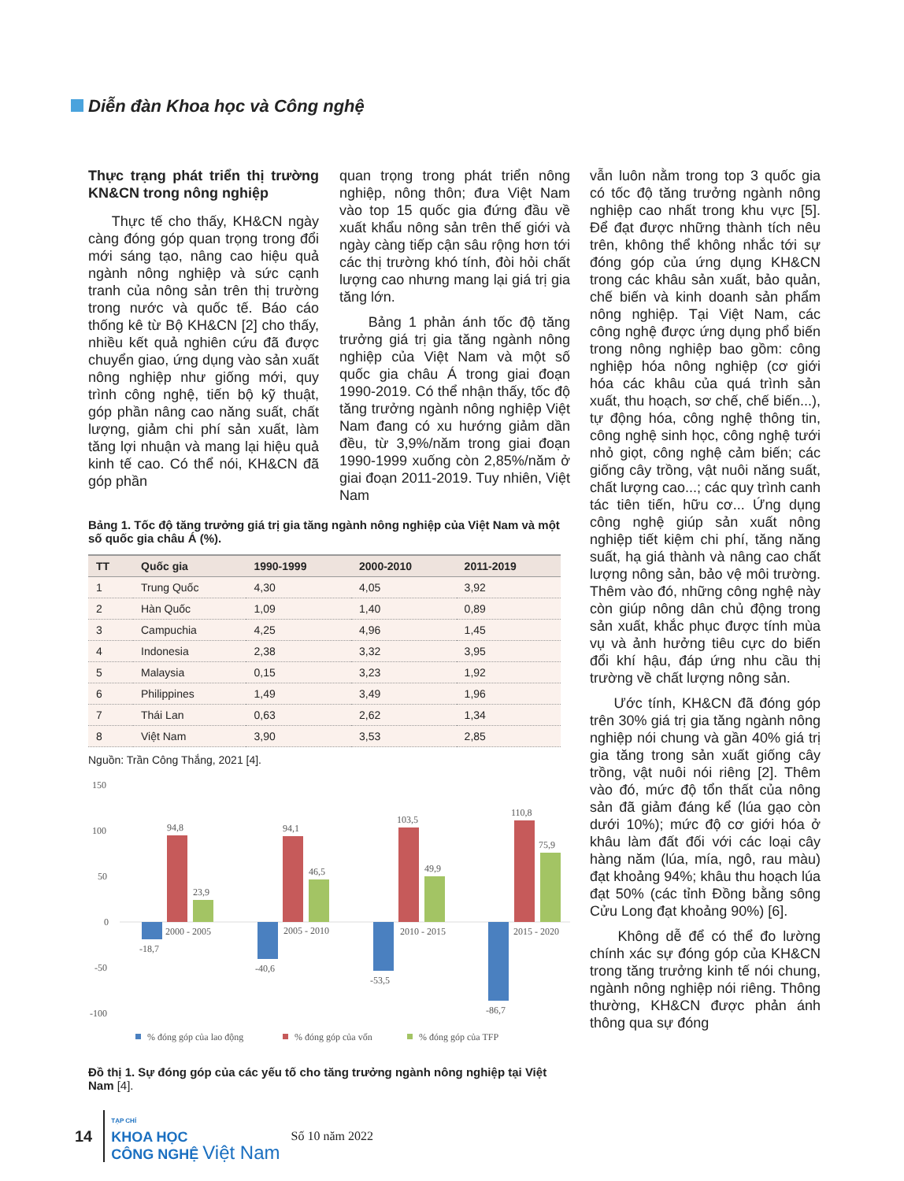Diễn đàn Khoa học và Công nghệ
Thực trạng phát triển thị trường KN&CN trong nông nghiệp
Thực tế cho thấy, KH&CN ngày càng đóng góp quan trọng trong đổi mới sáng tạo, nâng cao hiệu quả ngành nông nghiệp và sức cạnh tranh của nông sản trên thị trường trong nước và quốc tế. Báo cáo thống kê từ Bộ KH&CN [2] cho thấy, nhiều kết quả nghiên cứu đã được chuyển giao, ứng dụng vào sản xuất nông nghiệp như giống mới, quy trình công nghệ, tiến bộ kỹ thuật, góp phần nâng cao năng suất, chất lượng, giảm chi phí sản xuất, làm tăng lợi nhuận và mang lại hiệu quả kinh tế cao. Có thể nói, KH&CN đã góp phần
quan trọng trong phát triển nông nghiệp, nông thôn; đưa Việt Nam vào top 15 quốc gia đứng đầu về xuất khẩu nông sản trên thế giới và ngày càng tiếp cận sâu rộng hơn tới các thị trường khó tính, đòi hỏi chất lượng cao nhưng mang lại giá trị gia tăng lớn.
Bảng 1 phản ánh tốc độ tăng trưởng giá trị gia tăng ngành nông nghiệp của Việt Nam và một số quốc gia châu Á trong giai đoạn 1990-2019. Có thể nhận thấy, tốc độ tăng trưởng ngành nông nghiệp Việt Nam đang có xu hướng giảm dần đều, từ 3,9%/năm trong giai đoạn 1990-1999 xuống còn 2,85%/năm ở giai đoạn 2011-2019. Tuy nhiên, Việt Nam
Bảng 1. Tốc độ tăng trưởng giá trị gia tăng ngành nông nghiệp của Việt Nam và một số quốc gia châu Á (%).
| TT | Quốc gia | 1990-1999 | 2000-2010 | 2011-2019 |
| --- | --- | --- | --- | --- |
| 1 | Trung Quốc | 4,30 | 4,05 | 3,92 |
| 2 | Hàn Quốc | 1,09 | 1,40 | 0,89 |
| 3 | Campuchia | 4,25 | 4,96 | 1,45 |
| 4 | Indonesia | 2,38 | 3,32 | 3,95 |
| 5 | Malaysia | 0,15 | 3,23 | 1,92 |
| 6 | Philippines | 1,49 | 3,49 | 1,96 |
| 7 | Thái Lan | 0,63 | 2,62 | 1,34 |
| 8 | Việt Nam | 3,90 | 3,53 | 2,85 |
Nguồn: Trần Công Thắng, 2021 [4].
150
100
50
0
-50
-100
94,8
23,9
-18,7
2000 - 2005
94,1
46,5
-40,6
2005 - 2010
103,5
49,9
-53,5
2010 - 2015
110,8
75,9
-86,7
2015 - 2020
% đóng góp của lao động
% đóng góp của vốn
% đóng góp của TFP
Đồ thị 1. Sự đóng góp của các yếu tố cho tăng trưởng ngành nông nghiệp tại Việt Nam [4].
vẫn luôn nằm trong top 3 quốc gia có tốc độ tăng trưởng ngành nông nghiệp cao nhất trong khu vực [5]. Để đạt được những thành tích nêu trên, không thể không nhắc tới sự đóng góp của ứng dụng KH&CN trong các khâu sản xuất, bảo quản, chế biến và kinh doanh sản phẩm nông nghiệp. Tại Việt Nam, các công nghệ được ứng dụng phổ biến trong nông nghiệp bao gồm: công nghiệp hóa nông nghiệp (cơ giới hóa các khâu của quá trình sản xuất, thu hoạch, sơ chế, chế biến...), tự động hóa, công nghệ thông tin, công nghệ sinh học, công nghệ tưới nhỏ giọt, công nghệ cảm biến; các giống cây trồng, vật nuôi năng suất, chất lượng cao...; các quy trình canh tác tiên tiến, hữu cơ... Ứng dụng công nghệ giúp sản xuất nông nghiệp tiết kiệm chi phí, tăng năng suất, hạ giá thành và nâng cao chất lượng nông sản, bảo vệ môi trường. Thêm vào đó, những công nghệ này còn giúp nông dân chủ động trong sản xuất, khắc phục được tính mùa vụ và ảnh hưởng tiêu cực do biến đổi khí hậu, đáp ứng nhu cầu thị trường về chất lượng nông sản.
Ước tính, KH&CN đã đóng góp trên 30% giá trị gia tăng ngành nông nghiệp nói chung và gần 40% giá trị gia tăng trong sản xuất giống cây trồng, vật nuôi nói riêng [2]. Thêm vào đó, mức độ tổn thất của nông sản đã giảm đáng kể (lúa gạo còn dưới 10%); mức độ cơ giới hóa ở khâu làm đất đối với các loại cây hàng năm (lúa, mía, ngô, rau màu) đạt khoảng 94%; khâu thu hoạch lúa đạt 50% (các tỉnh Đồng bằng sông Cửu Long đạt khoảng 90%) [6].
Không dễ để có thể đo lường chính xác sự đóng góp của KH&CN trong tăng trưởng kinh tế nói chung, ngành nông nghiệp nói riêng. Thông thường, KH&CN được phản ánh thông qua sự đóng
14
TẠP CHÍ
KHOA HỌC
CÔNG NGHỆ Việt Nam
Số 10 năm 2022